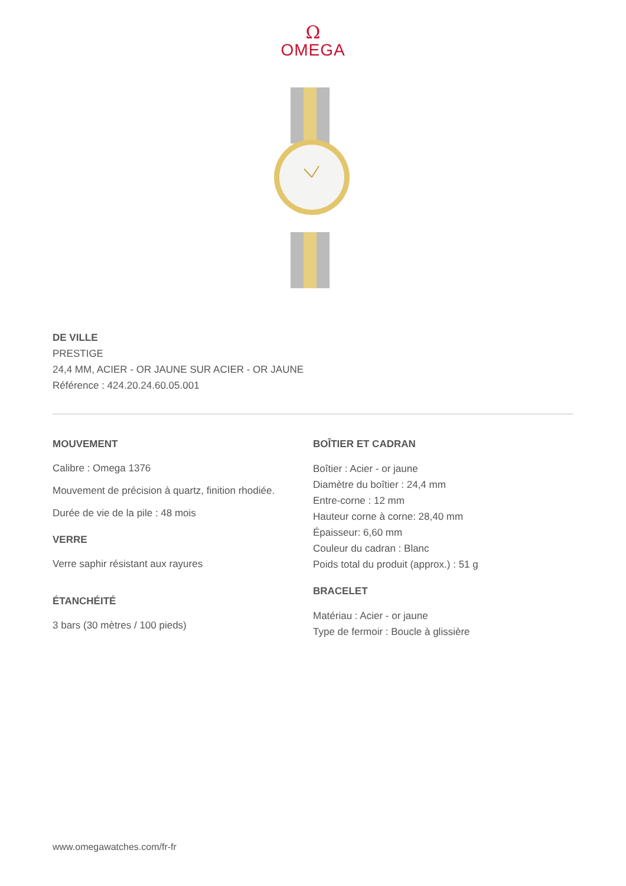Ω
OMEGA
DE VILLE
PRESTIGE
24,4 MM, ACIER - OR JAUNE SUR ACIER - OR JAUNE
Référence : 424.20.24.60.05.001
MOUVEMENT
Calibre : Omega 1376
Mouvement de précision à quartz, finition rhodiée.
Durée de vie de la pile : 48 mois
VERRE
Verre saphir résistant aux rayures
ÉTANCHÉITÉ
3 bars (30 mètres / 100 pieds)
BOÎTIER ET CADRAN
Boîtier : Acier - or jaune
Diamètre du boîtier : 24,4 mm
Entre-corne : 12 mm
Hauteur corne à corne: 28,40 mm
Épaisseur: 6,60 mm
Couleur du cadran : Blanc
Poids total du produit (approx.) : 51 g
BRACELET
Matériau : Acier - or jaune
Type de fermoir : Boucle à glissière
www.omegawatches.com/fr-fr